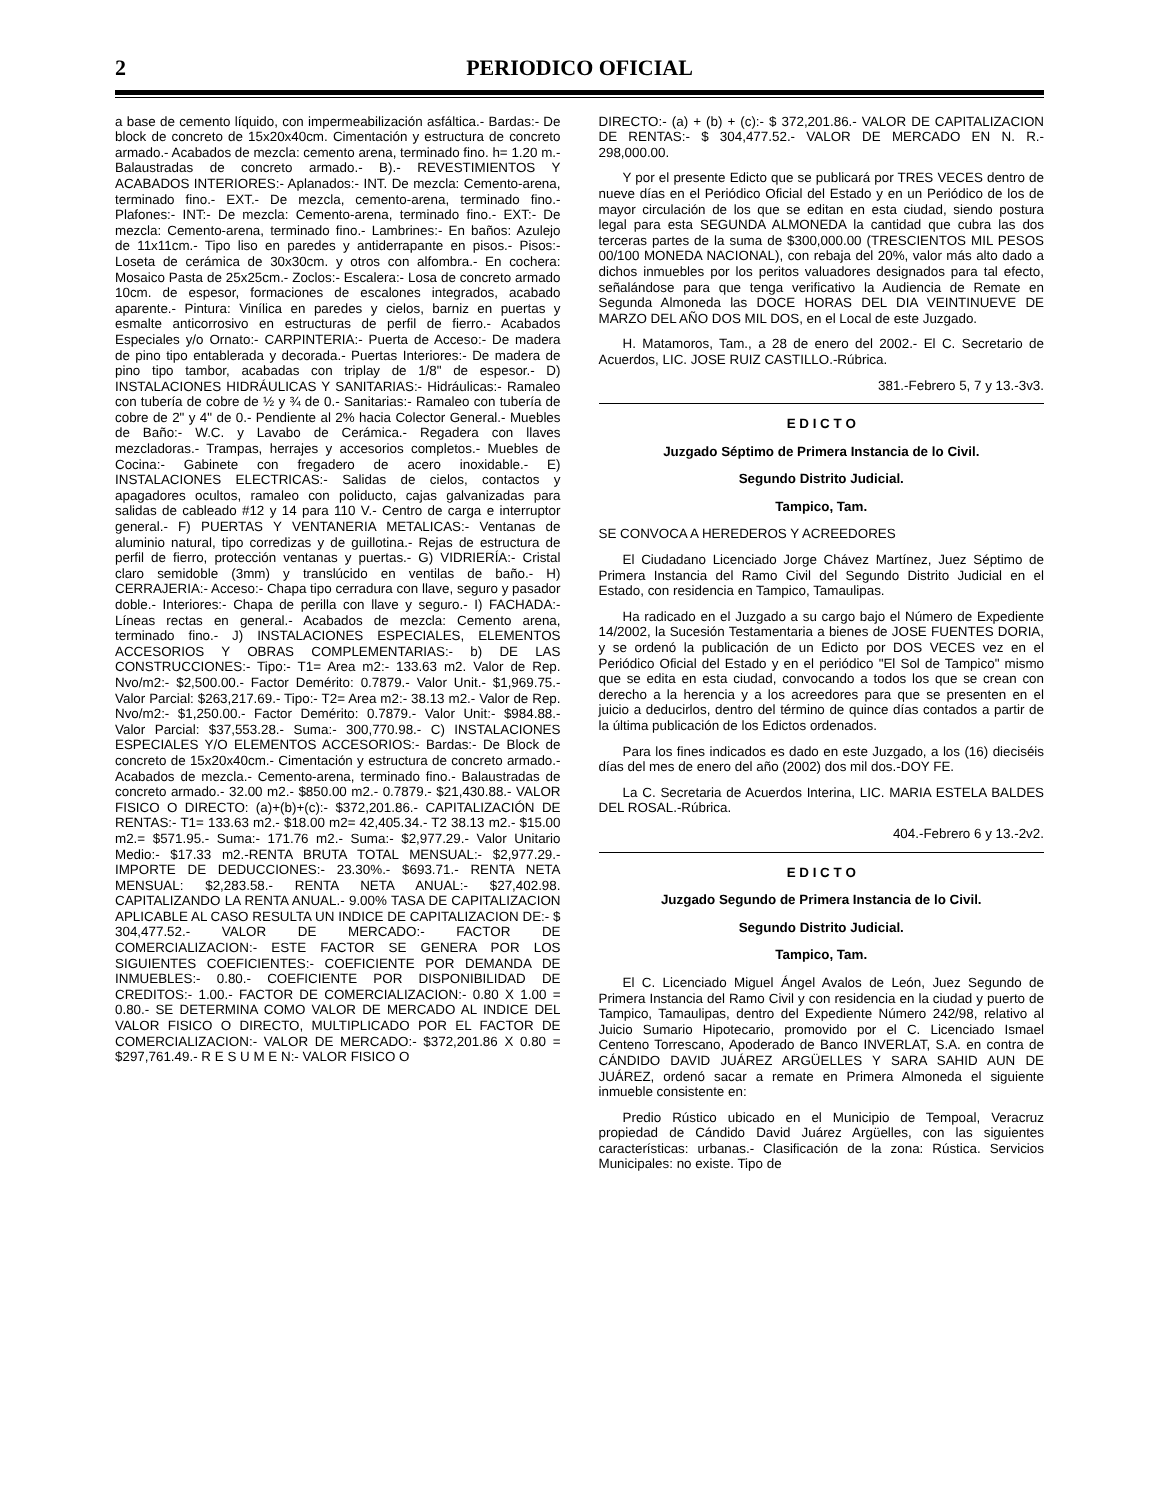2 PERIODICO OFICIAL
a base de cemento líquido, con impermeabilización asfáltica.- Bardas:- De block de concreto de 15x20x40cm. Cimentación y estructura de concreto armado.- Acabados de mezcla: cemento arena, terminado fino. h= 1.20 m.- Balaustradas de concreto armado.- B).- REVESTIMIENTOS Y ACABADOS INTERIORES:- Aplanados:- INT. De mezcla: Cemento-arena, terminado fino.- EXT.- De mezcla, cemento-arena, terminado fino.- Plafones:- INT:- De mezcla: Cemento-arena, terminado fino.- EXT:- De mezcla: Cemento-arena, terminado fino.- Lambrines:- En baños: Azulejo de 11x11cm.- Tipo liso en paredes y antiderrapante en pisos.- Pisos:- Loseta de cerámica de 30x30cm. y otros con alfombra.- En cochera: Mosaico Pasta de 25x25cm.- Zoclos:- Escalera:- Losa de concreto armado 10cm. de espesor, formaciones de escalones integrados, acabado aparente.- Pintura: Vinílica en paredes y cielos, barniz en puertas y esmalte anticorrosivo en estructuras de perfil de fierro.- Acabados Especiales y/o Ornato:- CARPINTERIA:- Puerta de Acceso:- De madera de pino tipo entablerada y decorada.- Puertas Interiores:- De madera de pino tipo tambor, acabadas con triplay de 1/8" de espesor.- D) INSTALACIONES HIDRÁULICAS Y SANITARIAS:- Hidráulicas:- Ramaleo con tubería de cobre de ½ y ¾ de 0.- Sanitarias:- Ramaleo con tubería de cobre de 2" y 4" de 0.- Pendiente al 2% hacia Colector General.- Muebles de Baño:- W.C. y Lavabo de Cerámica.- Regadera con llaves mezcladoras.- Trampas, herrajes y accesorios completos.- Muebles de Cocina:- Gabinete con fregadero de acero inoxidable.- E) INSTALACIONES ELECTRICAS:- Salidas de cielos, contactos y apagadores ocultos, ramaleo con poliducto, cajas galvanizadas para salidas de cableado #12 y 14 para 110 V.- Centro de carga e interruptor general.- F) PUERTAS Y VENTANERIA METALICAS:- Ventanas de aluminio natural, tipo corredizas y de guillotina.- Rejas de estructura de perfil de fierro, protección ventanas y puertas.- G) VIDRIERÍA:- Cristal claro semidoble (3mm) y translúcido en ventilas de baño.- H) CERRAJERIA:- Acceso:- Chapa tipo cerradura con llave, seguro y pasador doble.- Interiores:- Chapa de perilla con llave y seguro.- I) FACHADA:- Líneas rectas en general.- Acabados de mezcla: Cemento arena, terminado fino.- J) INSTALACIONES ESPECIALES, ELEMENTOS ACCESORIOS Y OBRAS COMPLEMENTARIAS:- b) DE LAS CONSTRUCCIONES:- Tipo:- T1= Area m2:- 133.63 m2. Valor de Rep. Nvo/m2:- $2,500.00.- Factor Demérito: 0.7879.- Valor Unit.- $1,969.75.- Valor Parcial: $263,217.69.- Tipo:- T2= Area m2:- 38.13 m2.- Valor de Rep. Nvo/m2:- $1,250.00.- Factor Demérito: 0.7879.- Valor Unit:- $984.88.- Valor Parcial: $37,553.28.- Suma:- 300,770.98.- C) INSTALACIONES ESPECIALES Y/O ELEMENTOS ACCESORIOS:- Bardas:- De Block de concreto de 15x20x40cm.- Cimentación y estructura de concreto armado.- Acabados de mezcla.- Cemento-arena, terminado fino.- Balaustradas de concreto armado.- 32.00 m2.- $850.00 m2.- 0.7879.- $21,430.88.- VALOR FISICO O DIRECTO: (a)+(b)+(c):- $372,201.86.- CAPITALIZACIÓN DE RENTAS:- T1= 133.63 m2.- $18.00 m2= 42,405.34.- T2 38.13 m2.- $15.00 m2.= $571.95.- Suma:- 171.76 m2.- Suma:- $2,977.29.- Valor Unitario Medio:- $17.33 m2.-RENTA BRUTA TOTAL MENSUAL:- $2,977.29.- IMPORTE DE DEDUCCIONES:- 23.30%.- $693.71.- RENTA NETA MENSUAL: $2,283.58.- RENTA NETA ANUAL:- $27,402.98. CAPITALIZANDO LA RENTA ANUAL.- 9.00% TASA DE CAPITALIZACION APLICABLE AL CASO RESULTA UN INDICE DE CAPITALIZACION DE:- $ 304,477.52.- VALOR DE MERCADO:- FACTOR DE COMERCIALIZACION:- ESTE FACTOR SE GENERA POR LOS SIGUIENTES COEFICIENTES:- COEFICIENTE POR DEMANDA DE INMUEBLES:- 0.80.- COEFICIENTE POR DISPONIBILIDAD DE CREDITOS:- 1.00.- FACTOR DE COMERCIALIZACION:- 0.80 X 1.00 = 0.80.- SE DETERMINA COMO VALOR DE MERCADO AL INDICE DEL VALOR FISICO O DIRECTO, MULTIPLICADO POR EL FACTOR DE COMERCIALIZACION:- VALOR DE MERCADO:- $372,201.86 X 0.80 = $297,761.49.- R E S U M E N:- VALOR FISICO O
DIRECTO:- (a) + (b) + (c):- $ 372,201.86.- VALOR DE CAPITALIZACION DE RENTAS:- $ 304,477.52.- VALOR DE MERCADO EN N. R.- 298,000.00.
Y por el presente Edicto que se publicará por TRES VECES dentro de nueve días en el Periódico Oficial del Estado y en un Periódico de los de mayor circulación de los que se editan en esta ciudad, siendo postura legal para esta SEGUNDA ALMONEDA la cantidad que cubra las dos terceras partes de la suma de $300,000.00 (TRESCIENTOS MIL PESOS 00/100 MONEDA NACIONAL), con rebaja del 20%, valor más alto dado a dichos inmuebles por los peritos valuadores designados para tal efecto, señalándose para que tenga verificativo la Audiencia de Remate en Segunda Almoneda las DOCE HORAS DEL DIA VEINTINUEVE DE MARZO DEL AÑO DOS MIL DOS, en el Local de este Juzgado.
H. Matamoros, Tam., a 28 de enero del 2002.- El C. Secretario de Acuerdos, LIC. JOSE RUIZ CASTILLO.-Rúbrica.
381.-Febrero 5, 7 y 13.-3v3.
E D I C T O
Juzgado Séptimo de Primera Instancia de lo Civil.
Segundo Distrito Judicial.
Tampico, Tam.
SE CONVOCA A HEREDEROS Y ACREEDORES
El Ciudadano Licenciado Jorge Chávez Martínez, Juez Séptimo de Primera Instancia del Ramo Civil del Segundo Distrito Judicial en el Estado, con residencia en Tampico, Tamaulipas.
Ha radicado en el Juzgado a su cargo bajo el Número de Expediente 14/2002, la Sucesión Testamentaria a bienes de JOSE FUENTES DORIA, y se ordenó la publicación de un Edicto por DOS VECES vez en el Periódico Oficial del Estado y en el periódico "El Sol de Tampico" mismo que se edita en esta ciudad, convocando a todos los que se crean con derecho a la herencia y a los acreedores para que se presenten en el juicio a deducirlos, dentro del término de quince días contados a partir de la última publicación de los Edictos ordenados.
Para los fines indicados es dado en este Juzgado, a los (16) dieciséis días del mes de enero del año (2002) dos mil dos.-DOY FE.
La C. Secretaria de Acuerdos Interina, LIC. MARIA ESTELA BALDES DEL ROSAL.-Rúbrica.
404.-Febrero 6 y 13.-2v2.
E D I C T O
Juzgado Segundo de Primera Instancia de lo Civil.
Segundo Distrito Judicial.
Tampico, Tam.
El C. Licenciado Miguel Ángel Avalos de León, Juez Segundo de Primera Instancia del Ramo Civil y con residencia en la ciudad y puerto de Tampico, Tamaulipas, dentro del Expediente Número 242/98, relativo al Juicio Sumario Hipotecario, promovido por el C. Licenciado Ismael Centeno Torrescano, Apoderado de Banco INVERLAT, S.A. en contra de CÁNDIDO DAVID JUÁREZ ARGÜELLES Y SARA SAHID AUN DE JUÁREZ, ordenó sacar a remate en Primera Almoneda el siguiente inmueble consistente en:
Predio Rústico ubicado en el Municipio de Tempoal, Veracruz propiedad de Cándido David Juárez Argüelles, con las siguientes características: urbanas.- Clasificación de la zona: Rústica. Servicios Municipales: no existe. Tipo de